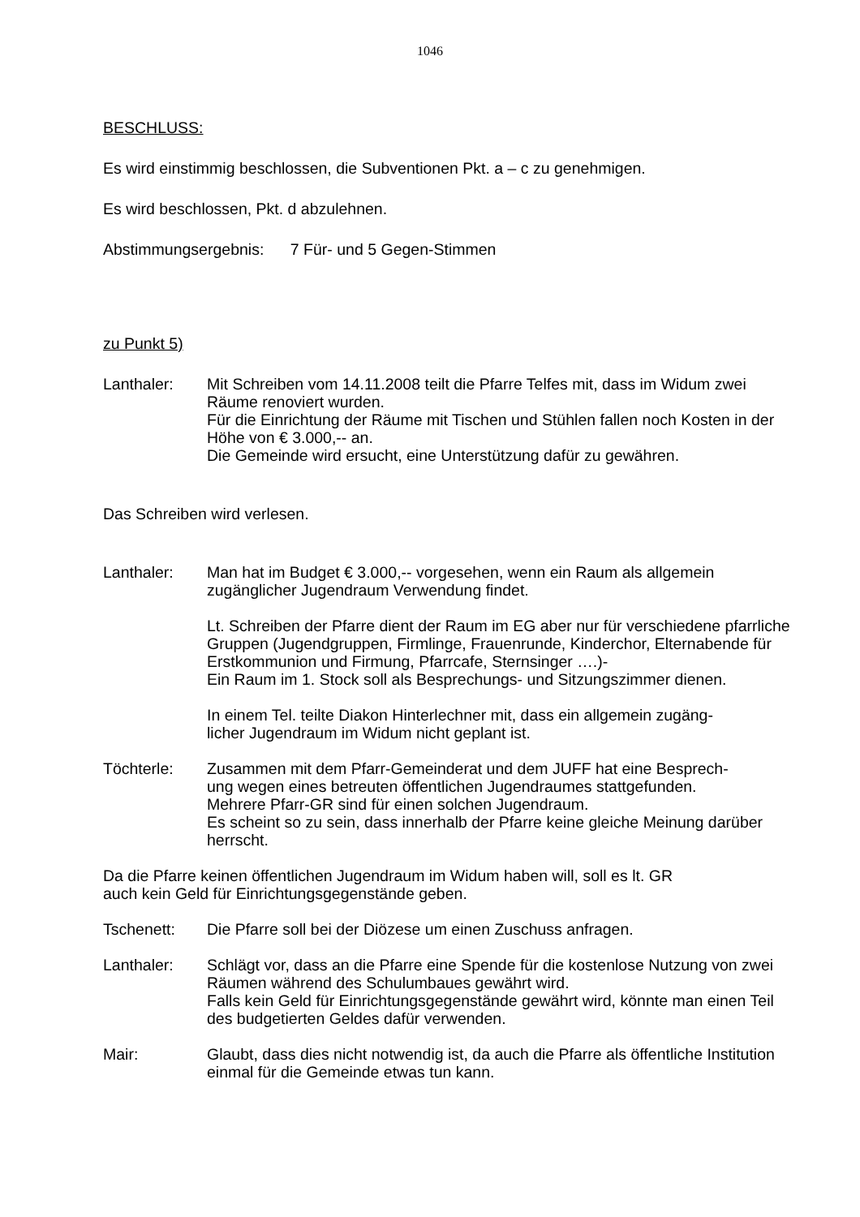1046
BESCHLUSS:
Es wird einstimmig beschlossen, die Subventionen Pkt. a – c zu genehmigen.
Es wird beschlossen, Pkt. d abzulehnen.
Abstimmungsergebnis: 7 Für- und 5 Gegen-Stimmen
zu Punkt 5)
Lanthaler: Mit Schreiben vom 14.11.2008 teilt die Pfarre Telfes mit, dass im Widum zwei Räume renoviert wurden.
Für die Einrichtung der Räume mit Tischen und Stühlen fallen noch Kosten in der Höhe von € 3.000,-- an.
Die Gemeinde wird ersucht, eine Unterstützung dafür zu gewähren.
Das Schreiben wird verlesen.
Lanthaler: Man hat im Budget € 3.000,-- vorgesehen, wenn ein Raum als allgemein zugänglicher Jugendraum Verwendung findet.
Lt. Schreiben der Pfarre dient der Raum im EG aber nur für verschiedene pfarrliche Gruppen (Jugendgruppen, Firmlinge, Frauenrunde, Kinderchor, Elternabende für Erstkommunion und Firmung, Pfarrcafe, Sternsinger ….)-
Ein Raum im 1. Stock soll als Besprechungs- und Sitzungszimmer dienen.
In einem Tel. teilte Diakon Hinterlechner mit, dass ein allgemein zugäng-
licher Jugendraum im Widum nicht geplant ist.
Töchterle: Zusammen mit dem Pfarr-Gemeinderat und dem JUFF hat eine Besprech-
ung wegen eines betreuten öffentlichen Jugendraumes stattgefunden.
Mehrere Pfarr-GR sind für einen solchen Jugendraum.
Es scheint so zu sein, dass innerhalb der Pfarre keine gleiche Meinung darüber herrscht.
Da die Pfarre keinen öffentlichen Jugendraum im Widum haben will, soll es lt. GR
auch kein Geld für Einrichtungsgegenstände geben.
Tschenett: Die Pfarre soll bei der Diözese um einen Zuschuss anfragen.
Lanthaler: Schlägt vor, dass an die Pfarre eine Spende für die kostenlose Nutzung von zwei Räumen während des Schulumbaues gewährt wird.
Falls kein Geld für Einrichtungsgegenstände gewährt wird, könnte man einen Teil des budgetierten Geldes dafür verwenden.
Mair: Glaubt, dass dies nicht notwendig ist, da auch die Pfarre als öffentliche Institution einmal für die Gemeinde etwas tun kann.